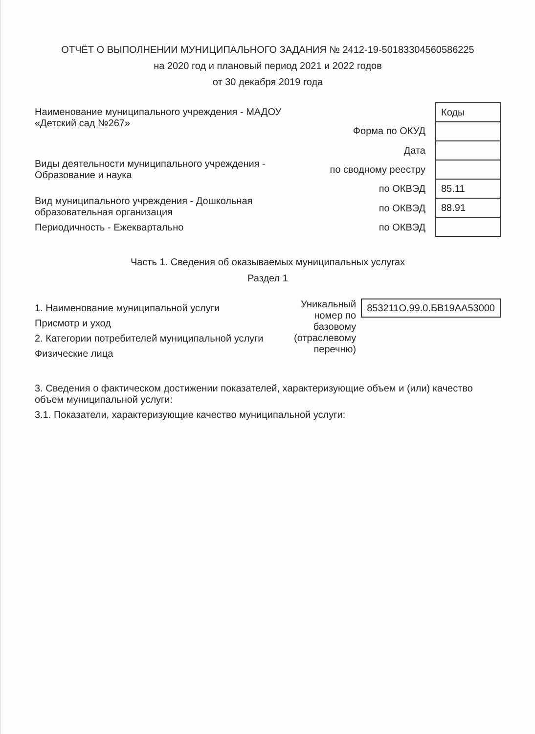ОТЧЁТ О ВЫПОЛНЕНИИ МУНИЦИПАЛЬНОГО ЗАДАНИЯ № 2412-19-50183304560586225
на 2020 год и плановый период 2021 и 2022 годов
от 30 декабря 2019 года
Наименование муниципального учреждения - МАДОУ «Детский сад №267»
Виды деятельности муниципального учреждения - Образование и наука
Вид муниципального учреждения - Дошкольная образовательная организация
Периодичность - Ежеквартально
| Форма по ОКУД |
| Дата |
| по сводному реестру |
| по ОКВЭД |
| по ОКВЭД |
| по ОКВЭД |
| Коды |
| 85.11 |
| 88.91 |
Часть 1. Сведения об оказываемых муниципальных услугах
Раздел 1
1. Наименование муниципальной услуги
Присмотр и уход
2. Категории потребителей муниципальной услуги
Физические лица
Уникальный номер по базовому (отраслевому перечню)
853211О.99.0.БВ19АА53000
3. Сведения о фактическом достижении показателей, характеризующие объем и (или) качество объем муниципальной услуги:
3.1. Показатели, характеризующие качество муниципальной услуги: